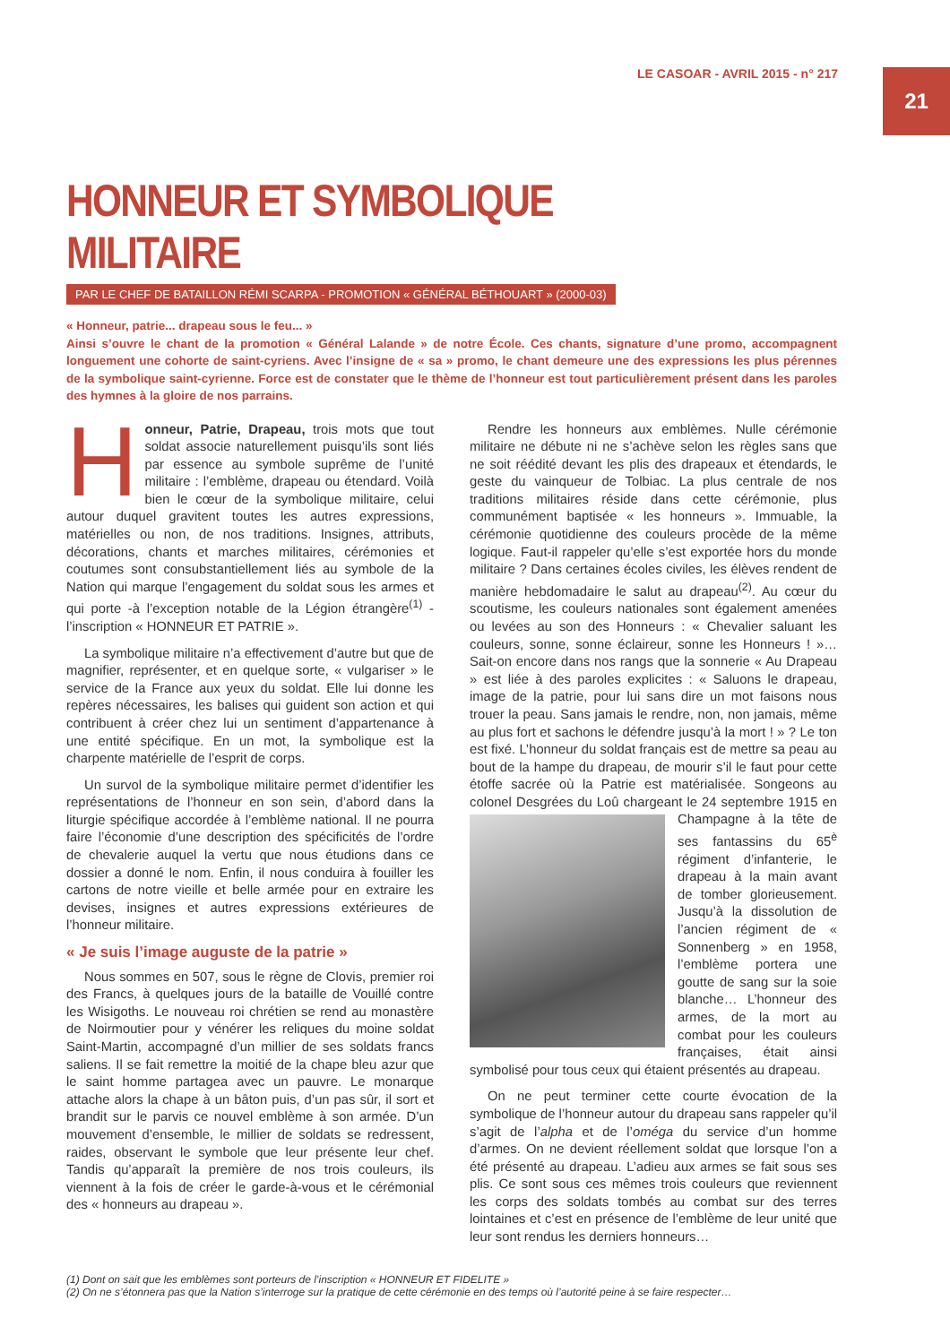LE CASOAR - AVRIL 2015 - n° 217
21
HONNEUR ET SYMBOLIQUE MILITAIRE
PAR LE CHEF DE BATAILLON RÉMI SCARPA - PROMOTION « GÉNÉRAL BÉTHOUART » (2000-03)
« Honneur, patrie... drapeau sous le feu... »
Ainsi s’ouvre le chant de la promotion « Général Lalande » de notre École. Ces chants, signature d’une promo, accompagnent longuement une cohorte de saint-cyriens. Avec l’insigne de « sa » promo, le chant demeure une des expressions les plus pérennes de la symbolique saint-cyrienne. Force est de constater que le thème de l’honneur est tout particulièrement présent dans les paroles des hymnes à la gloire de nos parrains.
Honneur, Patrie, Drapeau, trois mots que tout soldat associe naturellement puisqu’ils sont liés par essence au symbole suprême de l’unité militaire : l’emblème, drapeau ou étendard. Voilà bien le cœur de la symbolique militaire, celui autour duquel gravitent toutes les autres expressions, matérielles ou non, de nos traditions. Insignes, attributs, décorations, chants et marches militaires, cérémonies et coutumes sont consubstantiellement liés au symbole de la Nation qui marque l’engagement du soldat sous les armes et qui porte -à l’exception notable de la Légion étrangère<sup>(1)</sup> - l’inscription « HONNEUR ET PATRIE ».
La symbolique militaire n’a effectivement d’autre but que de magnifier, représenter, et en quelque sorte, « vulgariser » le service de la France aux yeux du soldat. Elle lui donne les repères nécessaires, les balises qui guident son action et qui contribuent à créer chez lui un sentiment d’appartenance à une entité spécifique. En un mot, la symbolique est la charpente matérielle de l’esprit de corps.
Un survol de la symbolique militaire permet d’identifier les représentations de l’honneur en son sein, d’abord dans la liturgie spécifique accordée à l’emblème national. Il ne pourra faire l’économie d’une description des spécificités de l’ordre de chevalerie auquel la vertu que nous étudions dans ce dossier a donné le nom. Enfin, il nous conduira à fouiller les cartons de notre vieille et belle armée pour en extraire les devises, insignes et autres expressions extérieures de l’honneur militaire.
« Je suis l’image auguste de la patrie »
Nous sommes en 507, sous le règne de Clovis, premier roi des Francs, à quelques jours de la bataille de Vouillé contre les Wisigoths. Le nouveau roi chrétien se rend au monastère de Noirmoutier pour y vénérer les reliques du moine soldat Saint-Martin, accompagné d’un millier de ses soldats francs saliens. Il se fait remettre la moitié de la chape bleu azur que le saint homme partagea avec un pauvre. Le monarque attache alors la chape à un bâton puis, d’un pas sûr, il sort et brandit sur le parvis ce nouvel emblème à son armée. D’un mouvement d’ensemble, le millier de soldats se redressent, raides, observant le symbole que leur présente leur chef. Tandis qu’apparaît la première de nos trois couleurs, ils viennent à la fois de créer le garde-à-vous et le cérémonial des « honneurs au drapeau ».
Rendre les honneurs aux emblèmes. Nulle cérémonie militaire ne débute ni ne s’achève selon les règles sans que ne soit réédité devant les plis des drapeaux et étendards, le geste du vainqueur de Tolbiac. La plus centrale de nos traditions militaires réside dans cette cérémonie, plus communément baptisée « les honneurs ». Immuable, la cérémonie quotidienne des couleurs procède de la même logique. Faut-il rappeler qu’elle s’est exportée hors du monde militaire ? Dans certaines écoles civiles, les élèves rendent de manière hebdomadaire le salut au drapeau<sup>(2)</sup>. Au cœur du scoutisme, les couleurs nationales sont également amenées ou levées au son des Honneurs : « Chevalier saluant les couleurs, sonne, sonne éclaireur, sonne les Honneurs ! »… Sait-on encore dans nos rangs que la sonnerie « Au Drapeau » est liée à des paroles explicites : « Saluons le drapeau, image de la patrie, pour lui sans dire un mot faisons nous trouer la peau. Sans jamais le rendre, non, non jamais, même au plus fort et sachons le défendre jusqu’à la mort ! » ? Le ton est fixé. L’honneur du soldat français est de mettre sa peau au bout de la hampe du drapeau, de mourir s’il le faut pour cette étoffe sacrée où la Patrie est matérialisée. Songeons au colonel Desgrées du Loû chargeant le 24 septembre 1915 en Champagne à la tête de ses fantassins du 65<sup>è</sup> régiment d’infanterie, le drapeau à la main avant de tomber glorieusement. Jusqu’à la dissolution de l’ancien régiment de « Sonnenberg » en 1958, l’emblème portera une goutte de sang sur la soie blanche… L’honneur des armes, de la mort au combat pour les couleurs françaises, était ainsi symbolisé pour tous ceux qui étaient présentés au drapeau.
On ne peut terminer cette courte évocation de la symbolique de l’honneur autour du drapeau sans rappeler qu’il s’agit de l’alpha et de l’oméga du service d’un homme d’armes. On ne devient réellement soldat que lorsque l’on a été présenté au drapeau. L’adieu aux armes se fait sous ses plis. Ce sont sous ces mêmes trois couleurs que reviennent les corps des soldats tombés au combat sur des terres lointaines et c’est en présence de l’emblème de leur unité que leur sont rendus les derniers honneurs…
(1) Dont on sait que les emblèmes sont porteurs de l’inscription « HONNEUR ET FIDELITE »
(2) On ne s’étonnera pas que la Nation s’interroge sur la pratique de cette cérémonie en des temps où l’autorité peine à se faire respecter…